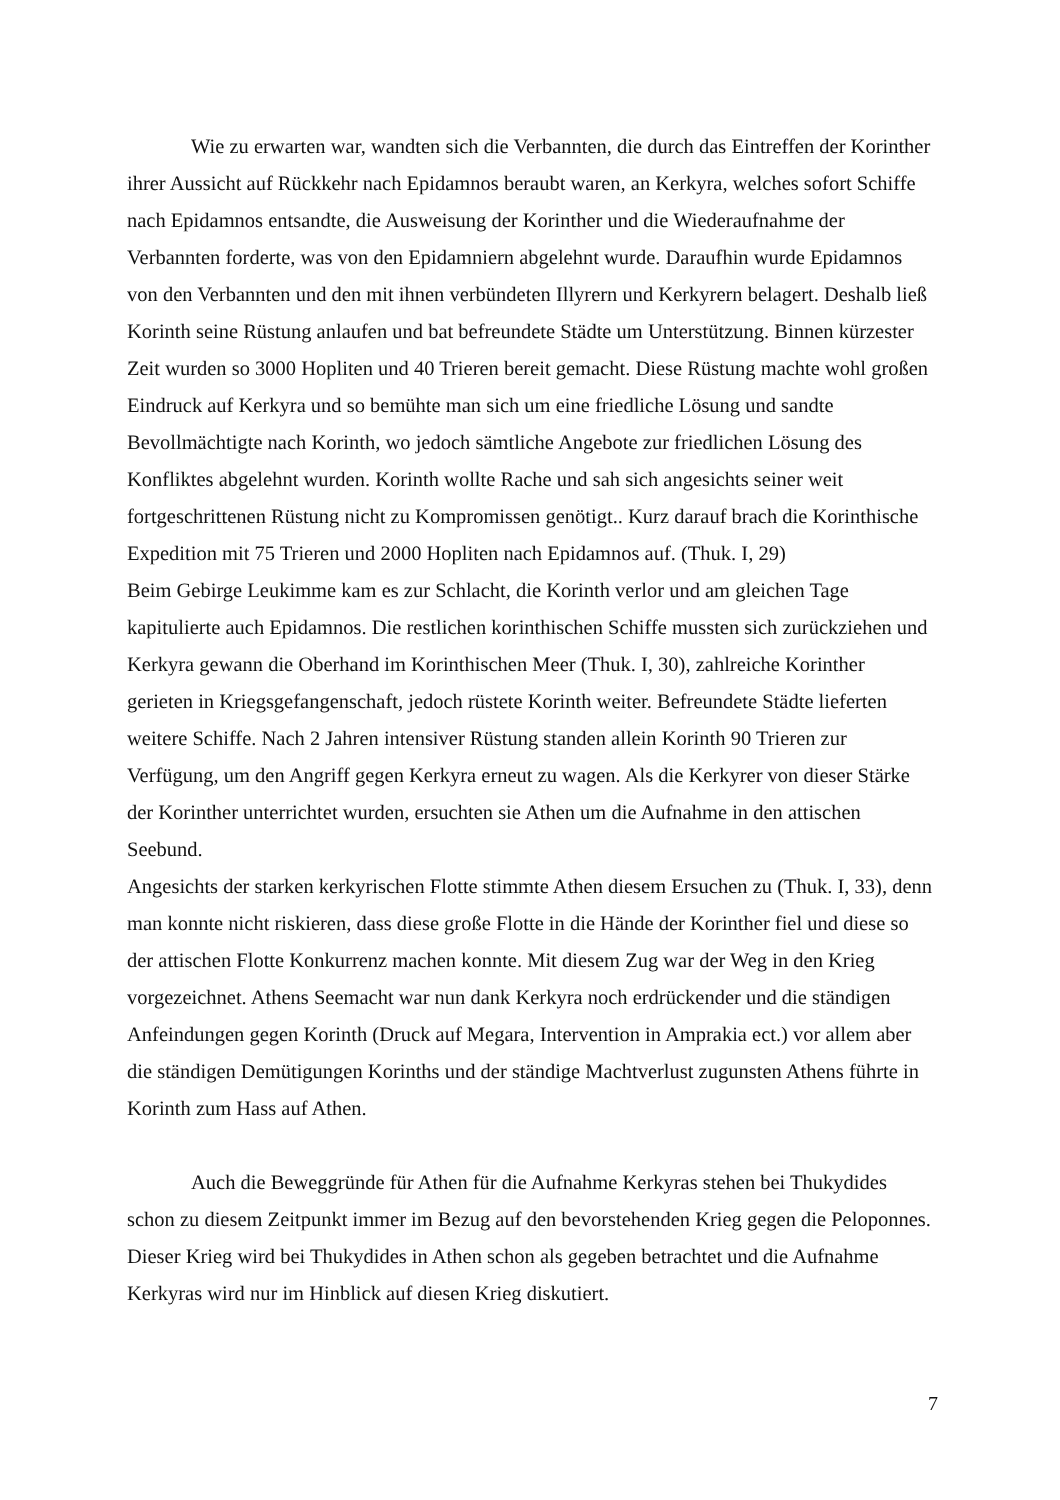Wie zu erwarten war, wandten sich die Verbannten, die durch das Eintreffen der Korinther ihrer Aussicht auf Rückkehr nach Epidamnos beraubt waren, an Kerkyra, welches sofort Schiffe nach Epidamnos entsandte, die Ausweisung der Korinther und die Wiederaufnahme der Verbannten forderte, was von den Epidamniern abgelehnt wurde. Daraufhin wurde Epidamnos von den Verbannten und den mit ihnen verbündeten Illyrern und Kerkyrern belagert. Deshalb ließ Korinth seine Rüstung anlaufen und bat befreundete Städte um Unterstützung. Binnen kürzester Zeit wurden so 3000 Hopliten und 40 Trieren bereit gemacht. Diese Rüstung machte wohl großen Eindruck auf Kerkyra und so bemühte man sich um eine friedliche Lösung und sandte Bevollmächtigte nach Korinth, wo jedoch sämtliche Angebote zur friedlichen Lösung des Konfliktes abgelehnt wurden. Korinth wollte Rache und sah sich angesichts seiner weit fortgeschrittenen Rüstung nicht zu Kompromissen genötigt.. Kurz darauf brach die Korinthische Expedition mit 75 Trieren und 2000 Hopliten nach Epidamnos auf. (Thuk. I, 29)
Beim Gebirge Leukimme kam es zur Schlacht, die Korinth verlor und am gleichen Tage kapitulierte auch Epidamnos. Die restlichen korinthischen Schiffe mussten sich zurückziehen und Kerkyra gewann die Oberhand im Korinthischen Meer (Thuk. I, 30), zahlreiche Korinther gerieten in Kriegsgefangenschaft, jedoch rüstete Korinth weiter. Befreundete Städte lieferten weitere Schiffe. Nach 2 Jahren intensiver Rüstung standen allein Korinth 90 Trieren zur Verfügung, um den Angriff gegen Kerkyra erneut zu wagen. Als die Kerkyrer von dieser Stärke der Korinther unterrichtet wurden, ersuchten sie Athen um die Aufnahme in den attischen Seebund.
Angesichts der starken kerkyrischen Flotte stimmte Athen diesem Ersuchen zu (Thuk. I, 33), denn man konnte nicht riskieren, dass diese große Flotte in die Hände der Korinther fiel und diese so der attischen Flotte Konkurrenz machen konnte. Mit diesem Zug war der Weg in den Krieg vorgezeichnet. Athens Seemacht war nun dank Kerkyra noch erdrückender und die ständigen Anfeindungen gegen Korinth (Druck auf Megara, Intervention in Amprakia ect.) vor allem aber die ständigen Demütigungen Korinths und der ständige Machtverlust zugunsten Athens führte in Korinth zum Hass auf Athen.
Auch die Beweggründe für Athen für die Aufnahme Kerkyras stehen bei Thukydides schon zu diesem Zeitpunkt immer im Bezug auf den bevorstehenden Krieg gegen die Peloponnes. Dieser Krieg wird bei Thukydides in Athen schon als gegeben betrachtet und die Aufnahme Kerkyras wird nur im Hinblick auf diesen Krieg diskutiert.
7